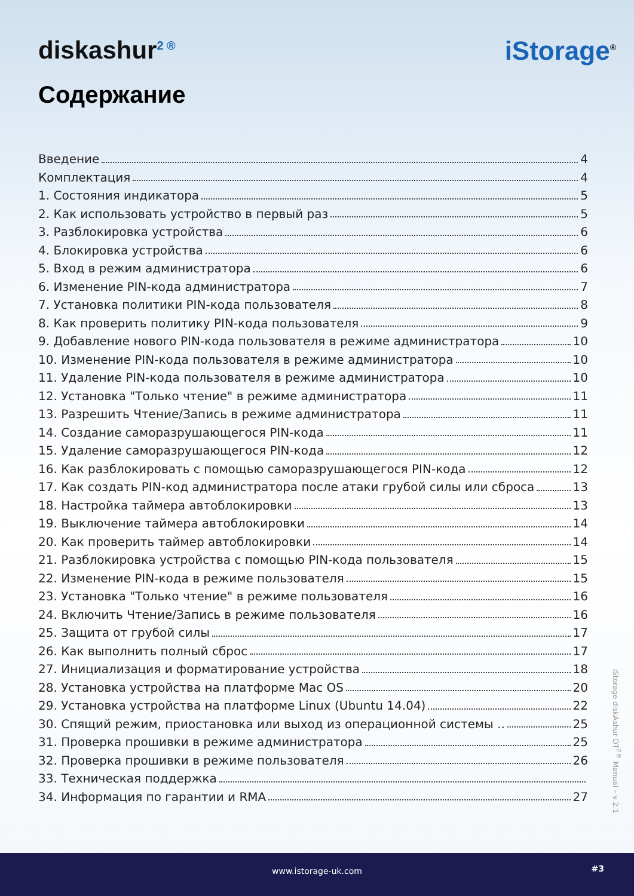diskashur<sup>2 ®</sup>
iStorage<sup>®</sup>
Содержание
Введение 4
Комплектация 4
1. Состояния индикатора 5
2. Как использовать устройство в первый раз 5
3. Разблокировка устройства 6
4. Блокировка устройства 6
5. Вход в режим администратора 6
6. Изменение PIN-кода администратора 7
7. Установка политики PIN-кода пользователя 8
8. Как проверить политику PIN-кода пользователя 9
9. Добавление нового PIN-кода пользователя в режиме администратора 10
10. Изменение PIN-кода пользователя в режиме администратора 10
11. Удаление PIN-кода пользователя в режиме администратора 10
12. Установка "Только чтение" в режиме администратора 11
13. Разрешить Чтение/Запись в режиме администратора 11
14. Создание саморазрушающегося PIN-кода 11
15. Удаление саморазрушающегося PIN-кода 12
16. Как разблокировать с помощью саморазрушающегося PIN-кода 12
17. Как создать PIN-код администратора после атаки грубой силы или сброса 13
18. Настройка таймера автоблокировки 13
19. Выключение таймера автоблокировки 14
20. Как проверить таймер автоблокировки 14
21. Разблокировка устройства с помощью PIN-кода пользователя 15
22. Изменение PIN-кода в режиме пользователя 15
23. Установка "Только чтение" в режиме пользователя 16
24. Включить Чтение/Запись в режиме пользователя 16
25. Защита от грубой силы 17
26. Как выполнить полный сброс 17
27. Инициализация и форматирование устройства 18
28. Установка устройства на платформе Mac OS 20
29. Установка устройства на платформе Linux (Ubuntu 14.04) 22
30. Спящий режим, приостановка или выход из операционной системы .. 25
31. Проверка прошивки в режиме администратора 25
32. Проверка прошивки в режиме пользователя 26
33. Техническая поддержка
34. Информация по гарантии и RMA 27
iStorage diskAshur DT<sup>2®</sup> Manual – v 2.1
www.istorage-uk.com #3